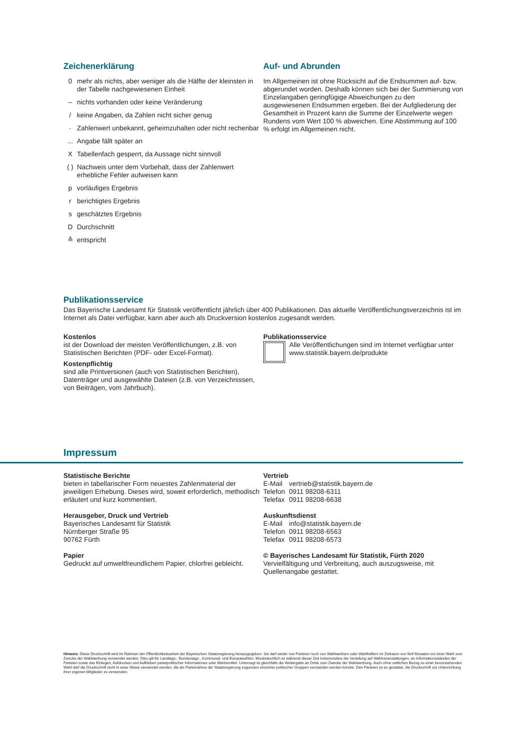Zeichenerklärung
0 mehr als nichts, aber weniger als die Hälfte der kleinsten in der Tabelle nachgewiesenen Einheit
– nichts vorhanden oder keine Veränderung
/ keine Angaben, da Zahlen nicht sicher genug
· Zahlenwert unbekannt, geheimzuhalten oder nicht rechenbar
... Angabe fällt später an
X Tabellenfach gesperrt, da Aussage nicht sinnvoll
( ) Nachweis unter dem Vorbehalt, dass der Zahlenwert erhebliche Fehler aufweisen kann
p vorläufiges Ergebnis
r berichtigtes Ergebnis
s geschätztes Ergebnis
D Durchschnitt
≙ entspricht
Auf- und Abrunden
Im Allgemeinen ist ohne Rücksicht auf die Endsummen auf- bzw. abgerundet worden. Deshalb können sich bei der Summierung von Einzelangaben geringfügige Abweichungen zu den ausgewiesenen Endsummen ergeben. Bei der Aufgliederung der Gesamtheit in Prozent kann die Summe der Einzelwerte wegen Rundens vom Wert 100 % abweichen. Eine Abstimmung auf 100 % erfolgt im Allgemeinen nicht.
Publikationsservice
Das Bayerische Landesamt für Statistik veröffentlicht jährlich über 400 Publikationen. Das aktuelle Veröffentlichungsverzeichnis ist im Internet als Datei verfügbar, kann aber auch als Druckversion kostenlos zugesandt werden.
Kostenlos
ist der Download der meisten Veröffentlichungen, z.B. von Statistischen Berichten (PDF- oder Excel-Format).
Kostenpflichtig
sind alle Printversionen (auch von Statistischen Berichten), Datenträger und ausgewählte Dateien (z.B. von Verzeichnissen, von Beiträgen, vom Jahrbuch).
Publikationsservice
Alle Veröffentlichungen sind im Internet verfügbar unter www.statistik.bayern.de/produkte
Impressum
Statistische Berichte
bieten in tabellarischer Form neuestes Zahlenmaterial der jeweiligen Erhebung. Dieses wird, soweit erforderlich, methodisch erläutert und kurz kommentiert.
Herausgeber, Druck und Vertrieb
Bayerisches Landesamt für Statistik
Nürnberger Straße 95
90762 Fürth
Papier
Gedruckt auf umweltfreundlichem Papier, chlorfrei gebleicht.
Vertrieb
| E-Mail | vertrieb@statistik.bayern.de |
| Telefon | 0911 98208-6311 |
| Telefax | 0911 98208-6638 |
Auskunftsdienst
| E-Mail | info@statistik.bayern.de |
| Telefon | 0911 98208-6563 |
| Telefax | 0911 98208-6573 |
© Bayerisches Landesamt für Statistik, Fürth 2020
Vervielfältigung und Verbreitung, auch auszugsweise, mit Quellenangabe gestattet.
Hinweis: Diese Druckschrift wird im Rahmen der Öffentlichkeitsarbeit der Bayerischen Staatsregierung herausgegeben. Sie darf weder von Parteien noch von Wahlwerbern oder Wahlhelfern im Zeitraum von fünf Monaten vor einer Wahl zum Zwecke der Wahlwerbung verwendet werden. Dies gilt für Landtags-, Bundestags-, Kommunal- und Europawahlen. Missbräuchlich ist während dieser Zeit insbesondere die Verteilung auf Wahlveranstaltungen, an Informationsständen der Parteien sowie das Einlegen, Aufdrucken und Aufkleben parteipolitischer Informationen oder Werbemittel. Untersagt ist gleichfalls die Weitergabe an Dritte zum Zwecke der Wahlwerbung. Auch ohne zeitlichen Bezug zu einer bevorstehenden Wahl darf die Druckschrift nicht in einer Weise verwendet werden, die als Parteinahme der Staatsregierung zugunsten einzelner politischer Gruppen verstanden werden könnte. Den Parteien ist es gestattet, die Druckschrift zur Unterrichtung ihrer eigenen Mitglieder zu verwenden.